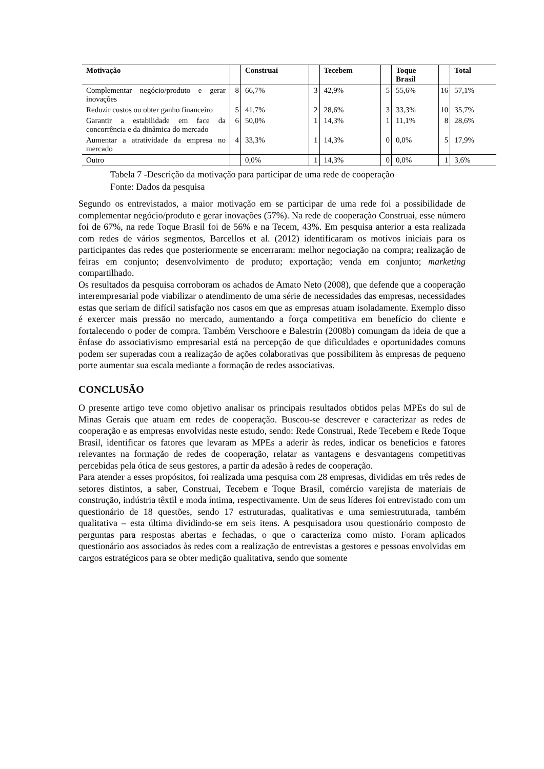| Motivação | | Construai | | Tecebem | | Toque Brasil | | Total |
| --- | --- | --- | --- | --- | --- | --- | --- | --- |
| Complementar negócio/produto e gerar inovações | 8 | 66,7% | 3 | 42,9% | 5 | 55,6% | 16 | 57,1% |
| Reduzir custos ou obter ganho financeiro | 5 | 41,7% | 2 | 28,6% | 3 | 33,3% | 10 | 35,7% |
| Garantir a estabilidade em face da concorrência e da dinâmica do mercado | 6 | 50,0% | 1 | 14,3% | 1 | 11,1% | 8 | 28,6% |
| Aumentar a atratividade da empresa no mercado | 4 | 33,3% | 1 | 14,3% | 0 | 0,0% | 5 | 17,9% |
| Outro | | 0,0% | 1 | 14,3% | 0 | 0,0% | 1 | 3,6% |
Tabela 7 -Descrição da motivação para participar de uma rede de cooperação
Fonte: Dados da pesquisa
Segundo os entrevistados, a maior motivação em se participar de uma rede foi a possibilidade de complementar negócio/produto e gerar inovações (57%). Na rede de cooperação Construai, esse número foi de 67%, na rede Toque Brasil foi de 56% e na Tecem, 43%. Em pesquisa anterior a esta realizada com redes de vários segmentos, Barcellos et al. (2012) identificaram os motivos iniciais para os participantes das redes que posteriormente se encerraram: melhor negociação na compra; realização de feiras em conjunto; desenvolvimento de produto; exportação; venda em conjunto; marketing compartilhado.
Os resultados da pesquisa corroboram os achados de Amato Neto (2008), que defende que a cooperação interempresarial pode viabilizar o atendimento de uma série de necessidades das empresas, necessidades estas que seriam de difícil satisfação nos casos em que as empresas atuam isoladamente. Exemplo disso é exercer mais pressão no mercado, aumentando a força competitiva em benefício do cliente e fortalecendo o poder de compra. Também Verschoore e Balestrin (2008b) comungam da ideia de que a ênfase do associativismo empresarial está na percepção de que dificuldades e oportunidades comuns podem ser superadas com a realização de ações colaborativas que possibilitem às empresas de pequeno porte aumentar sua escala mediante a formação de redes associativas.
CONCLUSÃO
O presente artigo teve como objetivo analisar os principais resultados obtidos pelas MPEs do sul de Minas Gerais que atuam em redes de cooperação. Buscou-se descrever e caracterizar as redes de cooperação e as empresas envolvidas neste estudo, sendo: Rede Construai, Rede Tecebem e Rede Toque Brasil, identificar os fatores que levaram as MPEs a aderir às redes, indicar os benefícios e fatores relevantes na formação de redes de cooperação, relatar as vantagens e desvantagens competitivas percebidas pela ótica de seus gestores, a partir da adesão à redes de cooperação.
Para atender a esses propósitos, foi realizada uma pesquisa com 28 empresas, divididas em três redes de setores distintos, a saber, Construai, Tecebem e Toque Brasil, comércio varejista de materiais de construção, indústria têxtil e moda íntima, respectivamente. Um de seus líderes foi entrevistado com um questionário de 18 questões, sendo 17 estruturadas, qualitativas e uma semiestruturada, também qualitativa – esta última dividindo-se em seis itens. A pesquisadora usou questionário composto de perguntas para respostas abertas e fechadas, o que o caracteriza como misto. Foram aplicados questionário aos associados às redes com a realização de entrevistas a gestores e pessoas envolvidas em cargos estratégicos para se obter medição qualitativa, sendo que somente